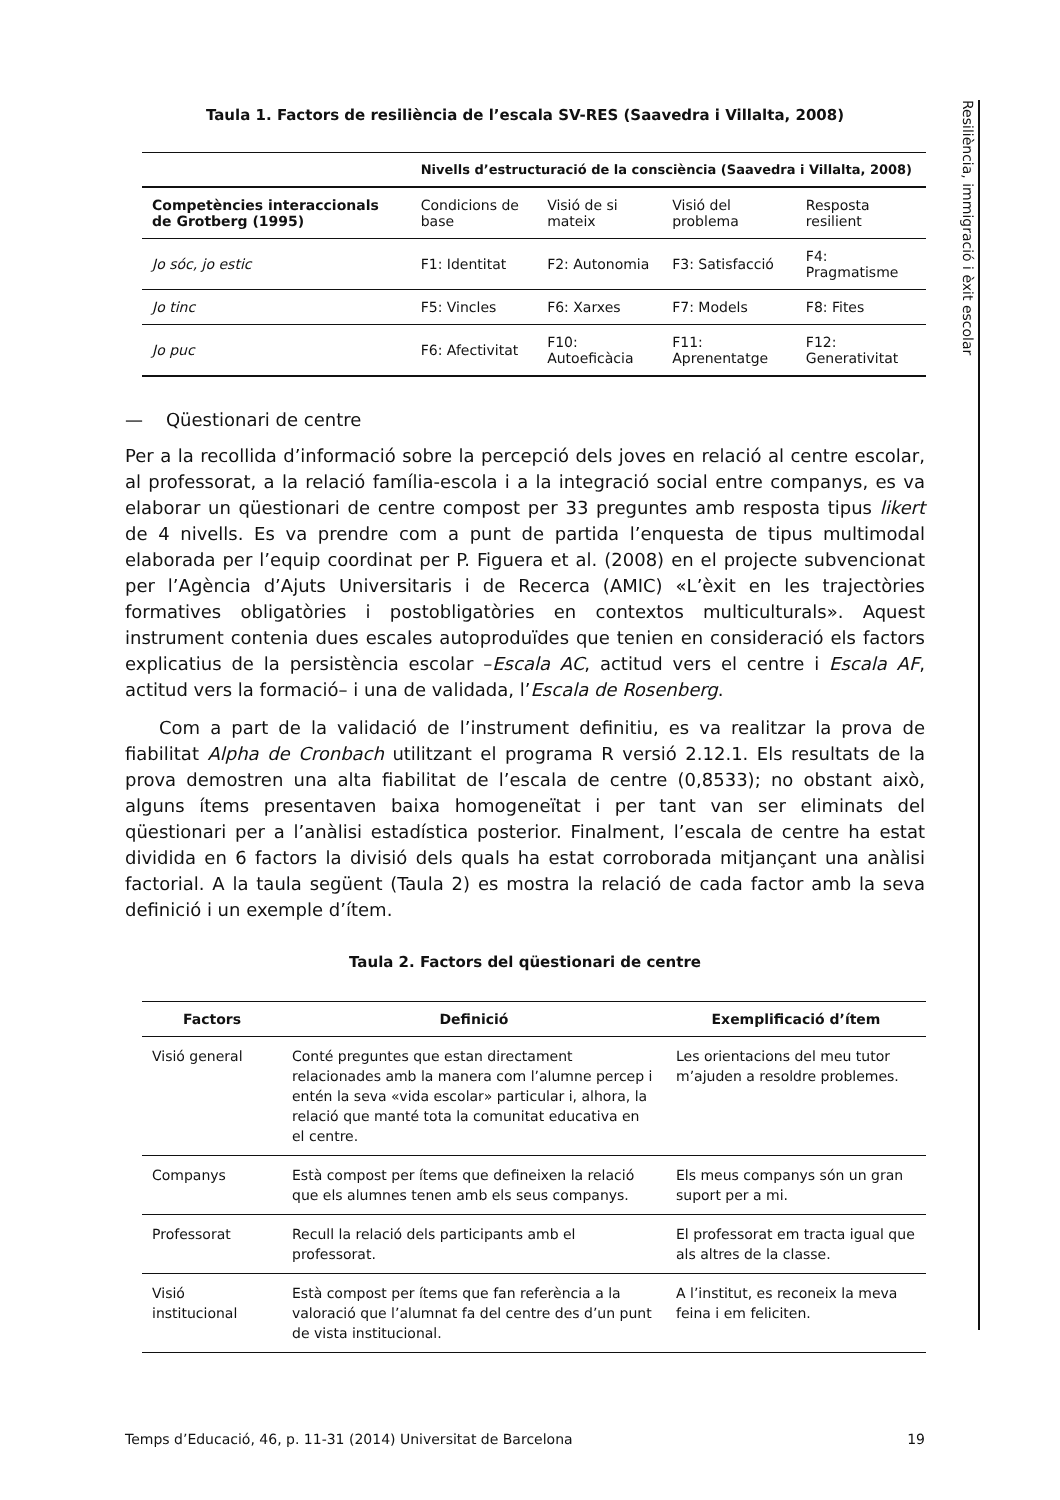Resiliència, immigració i èxit escolar
Taula 1. Factors de resiliència de l’escala SV-RES (Saavedra i Villalta, 2008)
| | Nivells d’estructuració de la consciència (Saavedra i Villalta, 2008) | | | |
| --- | --- | --- | --- | --- |
| Competències interaccionals de Grotberg (1995) | Condicions de base | Visió de si mateix | Visió del problema | Resposta resilient |
| Jo sóc, jo estic | F1: Identitat | F2: Autonomia | F3: Satisfacció | F4: Pragmatisme |
| Jo tinc | F5: Vincles | F6: Xarxes | F7: Models | F8: Fites |
| Jo puc | F6: Afectivitat | F10: Autoeficàcia | F11: Aprenentatge | F12: Generativitat |
— Qüestionari de centre
Per a la recollida d’informació sobre la percepció dels joves en relació al centre escolar, al professorat, a la relació família-escola i a la integració social entre companys, es va elaborar un qüestionari de centre compost per 33 preguntes amb resposta tipus likert de 4 nivells. Es va prendre com a punt de partida l’enquesta de tipus multimodal elaborada per l’equip coordinat per P. Figuera et al. (2008) en el projecte subvencionat per l’Agència d’Ajuts Universitaris i de Recerca (AMIC) «L’èxit en les trajectòries formatives obligatòries i postobligatòries en contextos multiculturals». Aquest instrument contenia dues escales autoproduïdes que tenien en consideració els factors explicatius de la persistència escolar –Escala AC, actitud vers el centre i Escala AF, actitud vers la formació– i una de validada, l’Escala de Rosenberg.
Com a part de la validació de l’instrument definitiu, es va realitzar la prova de fiabilitat Alpha de Cronbach utilitzant el programa R versió 2.12.1. Els resultats de la prova demostren una alta fiabilitat de l’escala de centre (0,8533); no obstant això, alguns ítems presentaven baixa homogeneïtat i per tant van ser eliminats del qüestionari per a l’anàlisi estadística posterior. Finalment, l’escala de centre ha estat dividida en 6 factors la divisió dels quals ha estat corroborada mitjançant una anàlisi factorial. A la taula següent (Taula 2) es mostra la relació de cada factor amb la seva definició i un exemple d’ítem.
Taula 2. Factors del qüestionari de centre
| Factors | Definició | Exemplificació d’ítem |
| --- | --- | --- |
| Visió general | Conté preguntes que estan directament relacionades amb la manera com l’alumne percep i entén la seva «vida escolar» particular i, alhora, la relació que manté tota la comunitat educativa en el centre. | Les orientacions del meu tutor m’ajuden a resoldre problemes. |
| Companys | Està compost per ítems que defineixen la relació que els alumnes tenen amb els seus companys. | Els meus companys són un gran suport per a mi. |
| Professorat | Recull la relació dels participants amb el professorat. | El professorat em tracta igual que als altres de la classe. |
| Visió institucional | Està compost per ítems que fan referència a la valoració que l’alumnat fa del centre des d’un punt de vista institucional. | A l’institut, es reconeix la meva feina i em feliciten. |
Temps d’Educació, 46, p. 11-31 (2014) Universitat de Barcelona 19